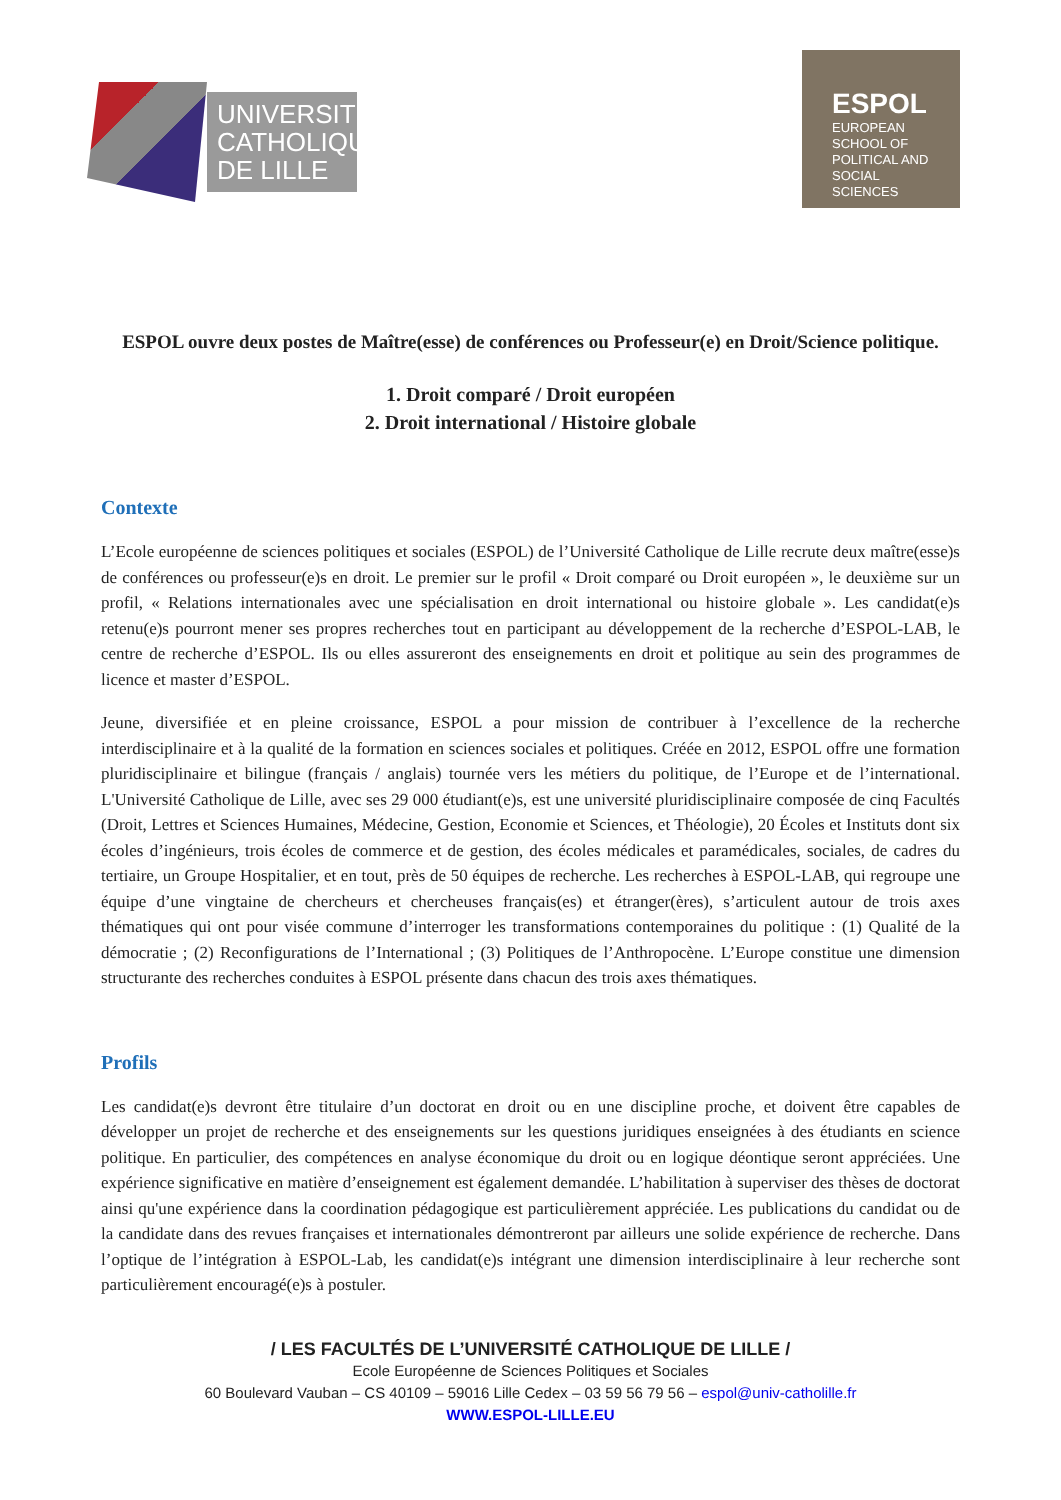UNIVERSITÉ CATHOLIQUE DE LILLE
ESPOL
EUROPEAN SCHOOL OF POLITICAL AND SOCIAL SCIENCES
ESPOL ouvre deux postes de Maître(esse) de conférences ou Professeur(e) en Droit/Science politique.
1. Droit comparé / Droit européen
2. Droit international / Histoire globale
Contexte
L’Ecole européenne de sciences politiques et sociales (ESPOL) de l’Université Catholique de Lille recrute deux maître(esse)s de conférences ou professeur(e)s en droit. Le premier sur le profil « Droit comparé ou Droit européen », le deuxième sur un profil, « Relations internationales avec une spécialisation en droit international ou histoire globale ». Les candidat(e)s retenu(e)s pourront mener ses propres recherches tout en participant au développement de la recherche d’ESPOL-LAB, le centre de recherche d’ESPOL. Ils ou elles assureront des enseignements en droit et politique au sein des programmes de licence et master d’ESPOL.
Jeune, diversifiée et en pleine croissance, ESPOL a pour mission de contribuer à l’excellence de la recherche interdisciplinaire et à la qualité de la formation en sciences sociales et politiques. Créée en 2012, ESPOL offre une formation pluridisciplinaire et bilingue (français / anglais) tournée vers les métiers du politique, de l’Europe et de l’international. L'Université Catholique de Lille, avec ses 29 000 étudiant(e)s, est une université pluridisciplinaire composée de cinq Facultés (Droit, Lettres et Sciences Humaines, Médecine, Gestion, Economie et Sciences, et Théologie), 20 Écoles et Instituts dont six écoles d’ingénieurs, trois écoles de commerce et de gestion, des écoles médicales et paramédicales, sociales, de cadres du tertiaire, un Groupe Hospitalier, et en tout, près de 50 équipes de recherche. Les recherches à ESPOL-LAB, qui regroupe une équipe d’une vingtaine de chercheurs et chercheuses français(es) et étranger(ères), s’articulent autour de trois axes thématiques qui ont pour visée commune d’interroger les transformations contemporaines du politique : (1) Qualité de la démocratie ; (2) Reconfigurations de l’International ; (3) Politiques de l’Anthropocène. L’Europe constitue une dimension structurante des recherches conduites à ESPOL présente dans chacun des trois axes thématiques.
Profils
Les candidat(e)s devront être titulaire d’un doctorat en droit ou en une discipline proche, et doivent être capables de développer un projet de recherche et des enseignements sur les questions juridiques enseignées à des étudiants en science politique. En particulier, des compétences en analyse économique du droit ou en logique déontique seront appréciées. Une expérience significative en matière d’enseignement est également demandée. L’habilitation à superviser des thèses de doctorat ainsi qu'une expérience dans la coordination pédagogique est particulièrement appréciée. Les publications du candidat ou de la candidate dans des revues françaises et internationales démontreront par ailleurs une solide expérience de recherche. Dans l’optique de l’intégration à ESPOL-Lab, les candidat(e)s intégrant une dimension interdisciplinaire à leur recherche sont particulièrement encouragé(e)s à postuler.
/ LES FACULTÉS DE L’UNIVERSITÉ CATHOLIQUE DE LILLE /
Ecole Européenne de Sciences Politiques et Sociales
60 Boulevard Vauban – CS 40109 – 59016 Lille Cedex – 03 59 56 79 56 – espol@univ-catholille.fr
WWW.ESPOL-LILLE.EU